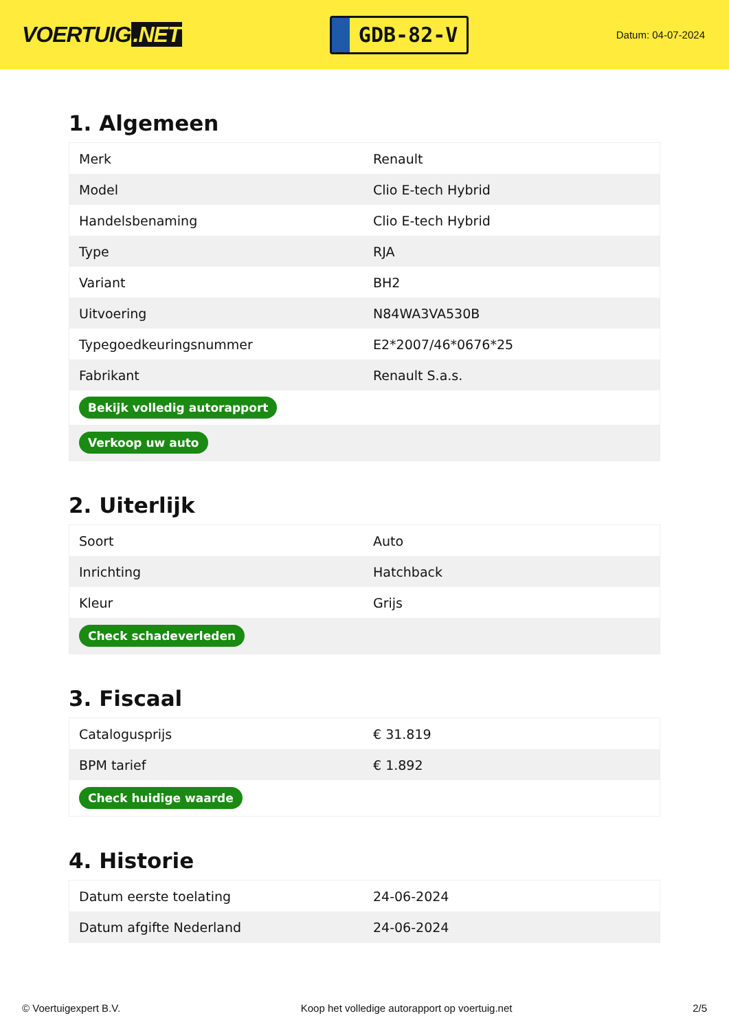VOERTUIG.NET
GDB-82-V
Datum: 04-07-2024
1. Algemeen
| Merk | Renault |
| Model | Clio E-tech Hybrid |
| Handelsbenaming | Clio E-tech Hybrid |
| Type | RJA |
| Variant | BH2 |
| Uitvoering | N84WA3VA530B |
| Typegoedkeuringsnummer | E2*2007/46*0676*25 |
| Fabrikant | Renault S.a.s. |
| Bekijk volledig autorapport | |
| Verkoop uw auto | |
2. Uiterlijk
| Soort | Auto |
| Inrichting | Hatchback |
| Kleur | Grijs |
| Check schadeverleden | |
3. Fiscaal
| Catalogusprijs | € 31.819 |
| BPM tarief | € 1.892 |
| Check huidige waarde | |
4. Historie
| Datum eerste toelating | 24-06-2024 |
| Datum afgifte Nederland | 24-06-2024 |
© Voertuigexpert B.V. Koop het volledige autorapport op voertuig.net 2/5